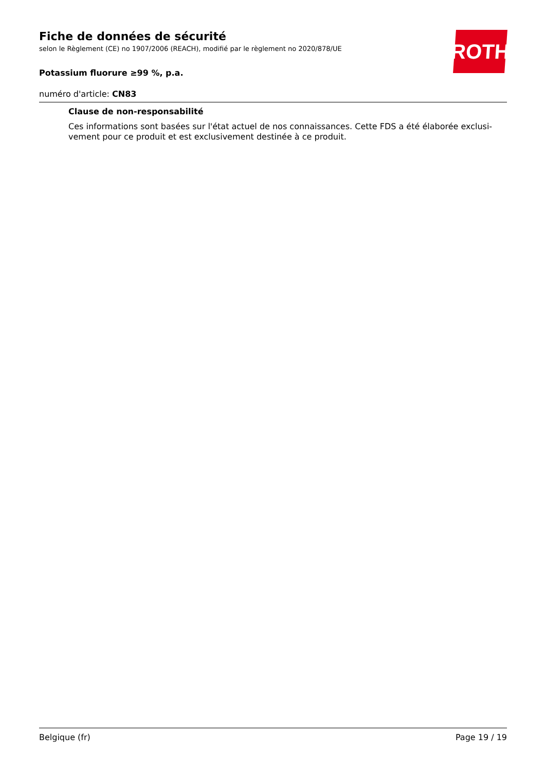ROTH
Fiche de données de sécurité
selon le Règlement (CE) no 1907/2006 (REACH), modifié par le règlement no 2020/878/UE
Potassium fluorure ≥99 %, p.a.
numéro d'article: CN83
Clause de non-responsabilité
Ces informations sont basées sur l'état actuel de nos connaissances. Cette FDS a été élaborée exclusi-vement pour ce produit et est exclusivement destinée à ce produit.
Belgique (fr) Page 19 / 19